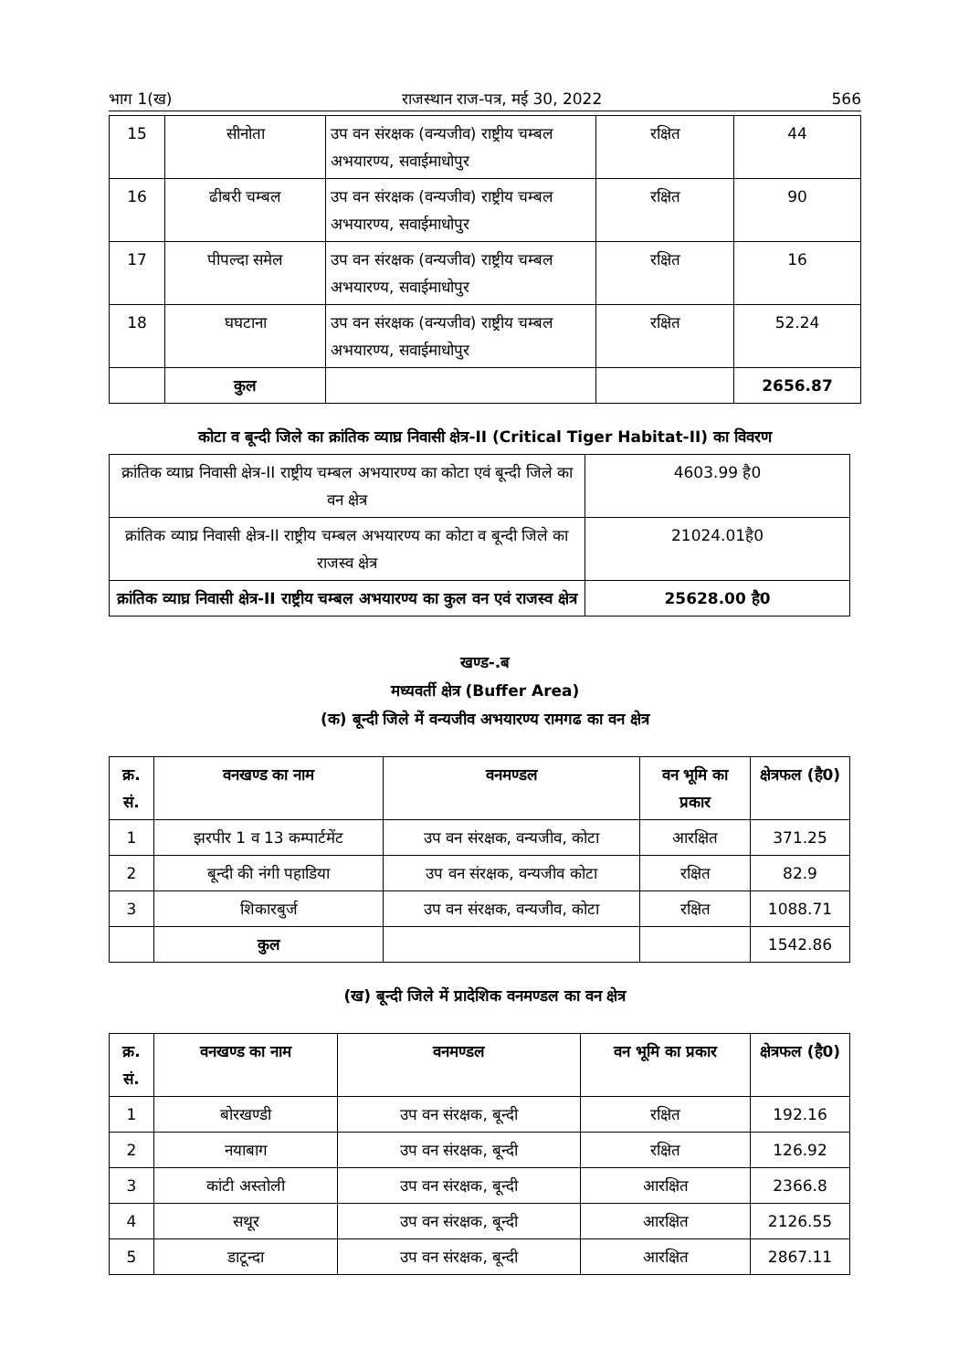भाग 1(ख) राजस्थान राज-पत्र, मई 30, 2022 566
| 15 | सीनोता | उप वन संरक्षक (वन्यजीव) राष्ट्रीय चम्बल अभयारण्य, सवाईमाधोपुर | रक्षित | 44 |
| 16 | ढीबरी चम्बल | उप वन संरक्षक (वन्यजीव) राष्ट्रीय चम्बल अभयारण्य, सवाईमाधोपुर | रक्षित | 90 |
| 17 | पीपल्दा समेल | उप वन संरक्षक (वन्यजीव) राष्ट्रीय चम्बल अभयारण्य, सवाईमाधोपुर | रक्षित | 16 |
| 18 | घघटाना | उप वन संरक्षक (वन्यजीव) राष्ट्रीय चम्बल अभयारण्य, सवाईमाधोपुर | रक्षित | 52.24 |
| | कुल | | | 2656.87 |
कोटा व बून्दी जिले का क्रांतिक व्याघ्र निवासी क्षेत्र-II (Critical Tiger Habitat-II) का विवरण
| क्रांतिक व्याघ्र निवासी क्षेत्र-II राष्ट्रीय चम्बल अभयारण्य का कोटा एवं बून्दी जिले का वन क्षेत्र | 4603.99 है0 |
| क्रांतिक व्याघ्र निवासी क्षेत्र-II राष्ट्रीय चम्बल अभयारण्य का कोटा व बून्दी जिले का राजस्व क्षेत्र | 21024.01है0 |
| क्रांतिक व्याघ्र निवासी क्षेत्र-II राष्ट्रीय चम्बल अभयारण्य का कुल वन एवं राजस्व क्षेत्र | 25628.00 है0 |
खण्ड-.ब
मध्यवर्ती क्षेत्र (Buffer Area)
(क) बून्दी जिले में वन्यजीव अभयारण्य रामगढ का वन क्षेत्र
| क्र. सं. | वनखण्ड का नाम | वनमण्डल | वन भूमि का प्रकार | क्षेत्रफल (है0) |
| --- | --- | --- | --- | --- |
| 1 | झरपीर 1 व 13 कम्पार्टमेंट | उप वन संरक्षक, वन्यजीव, कोटा | आरक्षित | 371.25 |
| 2 | बून्दी की नंगी पहाडिया | उप वन संरक्षक, वन्यजीव कोटा | रक्षित | 82.9 |
| 3 | शिकारबुर्ज | उप वन संरक्षक, वन्यजीव, कोटा | रक्षित | 1088.71 |
| | कुल | | | 1542.86 |
(ख) बून्दी जिले में प्रादेशिक वनमण्डल का वन क्षेत्र
| क्र. सं. | वनखण्ड का नाम | वनमण्डल | वन भूमि का प्रकार | क्षेत्रफल (है0) |
| --- | --- | --- | --- | --- |
| 1 | बोरखण्डी | उप वन संरक्षक, बून्दी | रक्षित | 192.16 |
| 2 | नयाबाग | उप वन संरक्षक, बून्दी | रक्षित | 126.92 |
| 3 | कांटी अस्तोली | उप वन संरक्षक, बून्दी | आरक्षित | 2366.8 |
| 4 | सथूर | उप वन संरक्षक, बून्दी | आरक्षित | 2126.55 |
| 5 | डाटून्दा | उप वन संरक्षक, बून्दी | आरक्षित | 2867.11 |